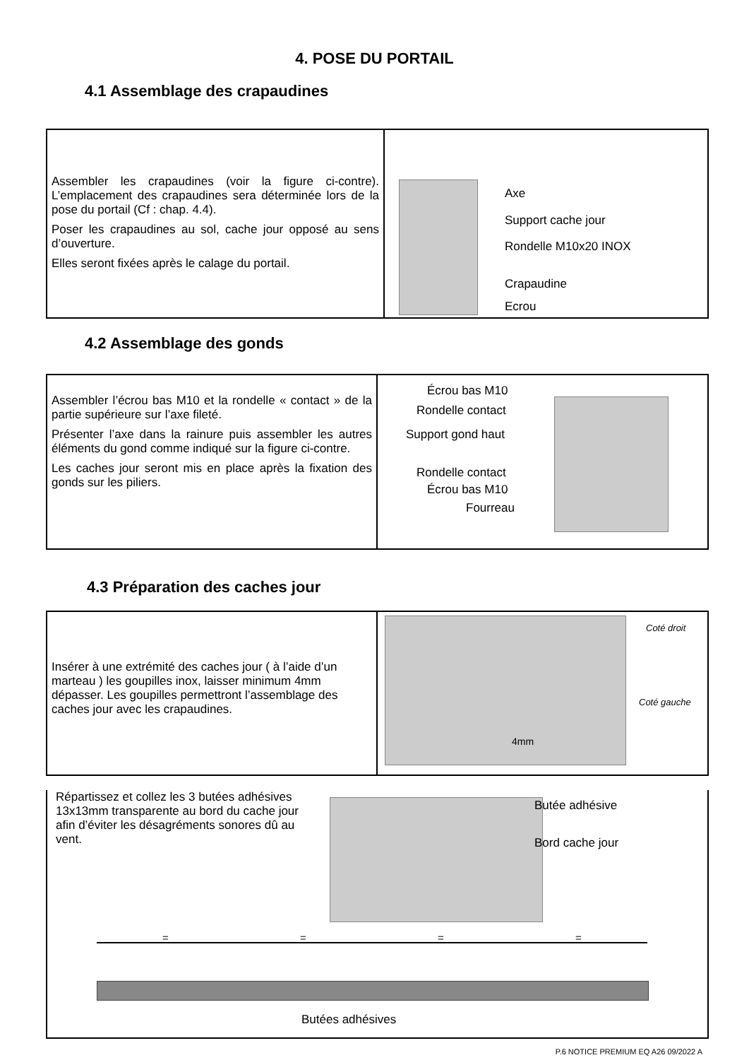4. POSE DU PORTAIL
4.1 Assemblage des crapaudines
Assembler les crapaudines (voir la figure ci-contre). L’emplacement des crapaudines sera déterminée lors de la pose du portail (Cf : chap. 4.4).
Poser les crapaudines au sol, cache jour opposé au sens d’ouverture.
Elles seront fixées après le calage du portail.
Axe
Support cache jour
Rondelle M10x20 INOX
Crapaudine
Ecrou
4.2 Assemblage des gonds
Assembler l’écrou bas M10 et la rondelle « contact » de la partie supérieure sur l’axe fileté.
Présenter l’axe dans la rainure puis assembler les autres éléments du gond comme indiqué sur la figure ci-contre.
Les caches jour seront mis en place après la fixation des gonds sur les piliers.
Écrou bas M10
Rondelle contact
Support gond haut
Rondelle contact
Écrou bas M10
Fourreau
4.3 Préparation des caches jour
Insérer à une extrémité des caches jour ( à l’aide d’un marteau ) les goupilles inox, laisser minimum 4mm dépasser. Les goupilles permettront l’assemblage des caches jour avec les crapaudines.
Coté droit
Coté gauche
4mm
Répartissez et collez les 3 butées adhésives 13x13mm transparente au bord du cache jour afin d’éviter les désagréments sonores dû au vent.
Butée adhésive
Bord cache jour
= = = =
Butées adhésives
P.6 NOTICE PREMIUM EQ A26 09/2022 A